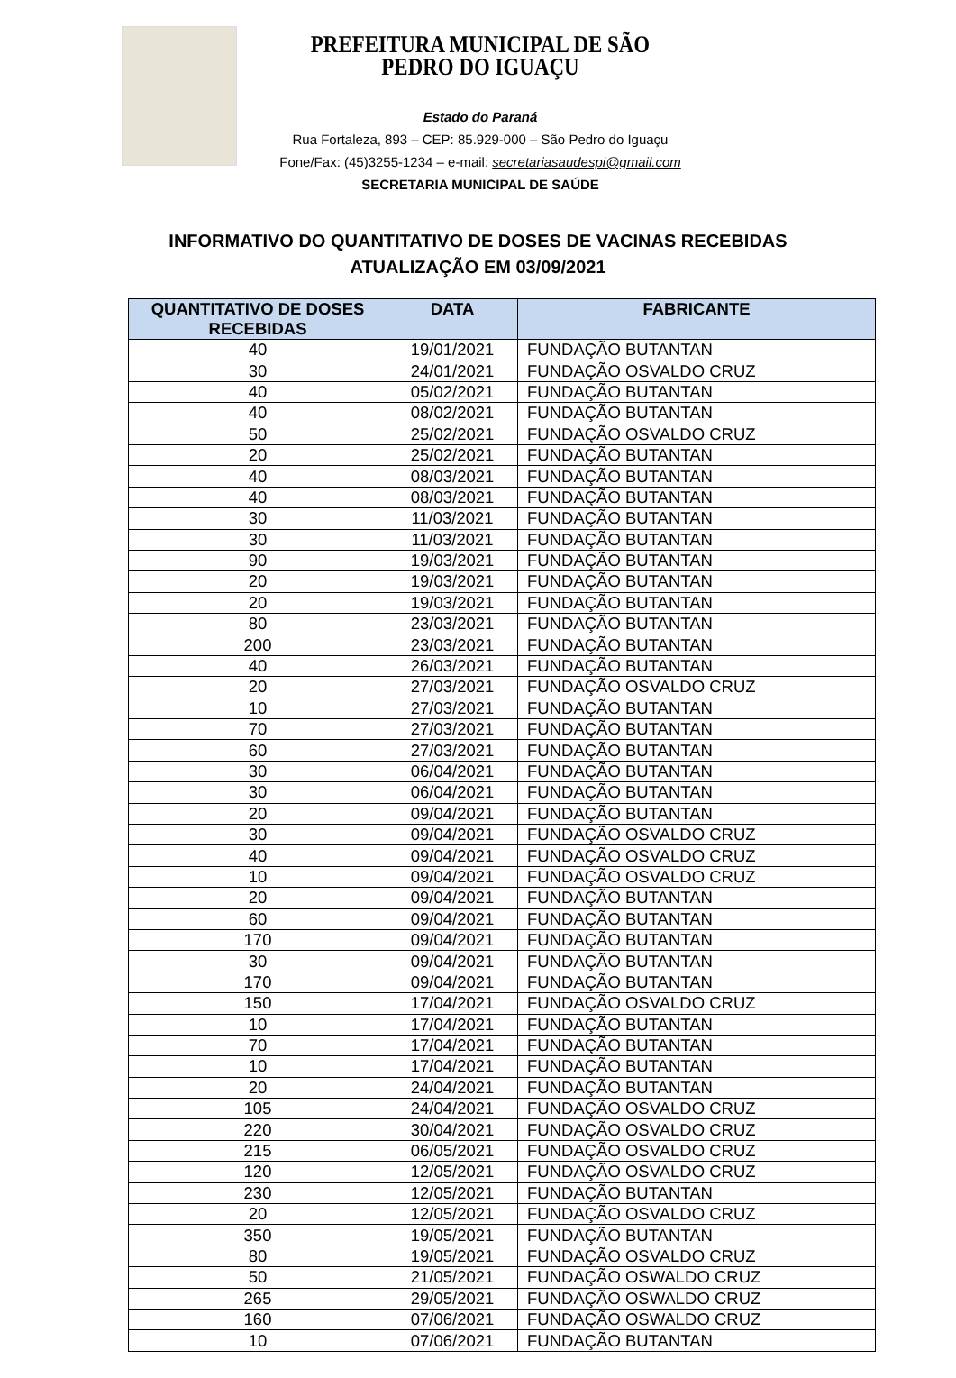PREFEITURA MUNICIPAL DE SÃO PEDRO DO IGUAÇU
Estado do Paraná
Rua Fortaleza, 893 – CEP: 85.929-000 – São Pedro do Iguaçu
Fone/Fax: (45)3255-1234 – e-mail: secretariasaudespi@gmail.com
SECRETARIA MUNICIPAL DE SAÚDE
INFORMATIVO DO QUANTITATIVO DE DOSES DE VACINAS RECEBIDAS
ATUALIZAÇÃO EM 03/09/2021
| QUANTITATIVO DE DOSES RECEBIDAS | DATA | FABRICANTE |
| --- | --- | --- |
| 40 | 19/01/2021 | FUNDAÇÃO BUTANTAN |
| 30 | 24/01/2021 | FUNDAÇÃO OSVALDO CRUZ |
| 40 | 05/02/2021 | FUNDAÇÃO BUTANTAN |
| 40 | 08/02/2021 | FUNDAÇÃO BUTANTAN |
| 50 | 25/02/2021 | FUNDAÇÃO OSVALDO CRUZ |
| 20 | 25/02/2021 | FUNDAÇÃO BUTANTAN |
| 40 | 08/03/2021 | FUNDAÇÃO BUTANTAN |
| 40 | 08/03/2021 | FUNDAÇÃO BUTANTAN |
| 30 | 11/03/2021 | FUNDAÇÃO BUTANTAN |
| 30 | 11/03/2021 | FUNDAÇÃO BUTANTAN |
| 90 | 19/03/2021 | FUNDAÇÃO BUTANTAN |
| 20 | 19/03/2021 | FUNDAÇÃO BUTANTAN |
| 20 | 19/03/2021 | FUNDAÇÃO BUTANTAN |
| 80 | 23/03/2021 | FUNDAÇÃO BUTANTAN |
| 200 | 23/03/2021 | FUNDAÇÃO BUTANTAN |
| 40 | 26/03/2021 | FUNDAÇÃO BUTANTAN |
| 20 | 27/03/2021 | FUNDAÇÃO OSVALDO CRUZ |
| 10 | 27/03/2021 | FUNDAÇÃO BUTANTAN |
| 70 | 27/03/2021 | FUNDAÇÃO BUTANTAN |
| 60 | 27/03/2021 | FUNDAÇÃO BUTANTAN |
| 30 | 06/04/2021 | FUNDAÇÃO BUTANTAN |
| 30 | 06/04/2021 | FUNDAÇÃO BUTANTAN |
| 20 | 09/04/2021 | FUNDAÇÃO BUTANTAN |
| 30 | 09/04/2021 | FUNDAÇÃO OSVALDO CRUZ |
| 40 | 09/04/2021 | FUNDAÇÃO OSVALDO CRUZ |
| 10 | 09/04/2021 | FUNDAÇÃO OSVALDO CRUZ |
| 20 | 09/04/2021 | FUNDAÇÃO BUTANTAN |
| 60 | 09/04/2021 | FUNDAÇÃO BUTANTAN |
| 170 | 09/04/2021 | FUNDAÇÃO BUTANTAN |
| 30 | 09/04/2021 | FUNDAÇÃO BUTANTAN |
| 170 | 09/04/2021 | FUNDAÇÃO BUTANTAN |
| 150 | 17/04/2021 | FUNDAÇÃO OSVALDO CRUZ |
| 10 | 17/04/2021 | FUNDAÇÃO BUTANTAN |
| 70 | 17/04/2021 | FUNDAÇÃO BUTANTAN |
| 10 | 17/04/2021 | FUNDAÇÃO BUTANTAN |
| 20 | 24/04/2021 | FUNDAÇÃO BUTANTAN |
| 105 | 24/04/2021 | FUNDAÇÃO OSVALDO CRUZ |
| 220 | 30/04/2021 | FUNDAÇÃO OSVALDO CRUZ |
| 215 | 06/05/2021 | FUNDAÇÃO OSVALDO CRUZ |
| 120 | 12/05/2021 | FUNDAÇÃO OSVALDO CRUZ |
| 230 | 12/05/2021 | FUNDAÇÃO BUTANTAN |
| 20 | 12/05/2021 | FUNDAÇÃO OSVALDO CRUZ |
| 350 | 19/05/2021 | FUNDAÇÃO BUTANTAN |
| 80 | 19/05/2021 | FUNDAÇÃO OSVALDO CRUZ |
| 50 | 21/05/2021 | FUNDAÇÃO OSWALDO CRUZ |
| 265 | 29/05/2021 | FUNDAÇÃO OSWALDO CRUZ |
| 160 | 07/06/2021 | FUNDAÇÃO OSWALDO CRUZ |
| 10 | 07/06/2021 | FUNDAÇÃO BUTANTAN |